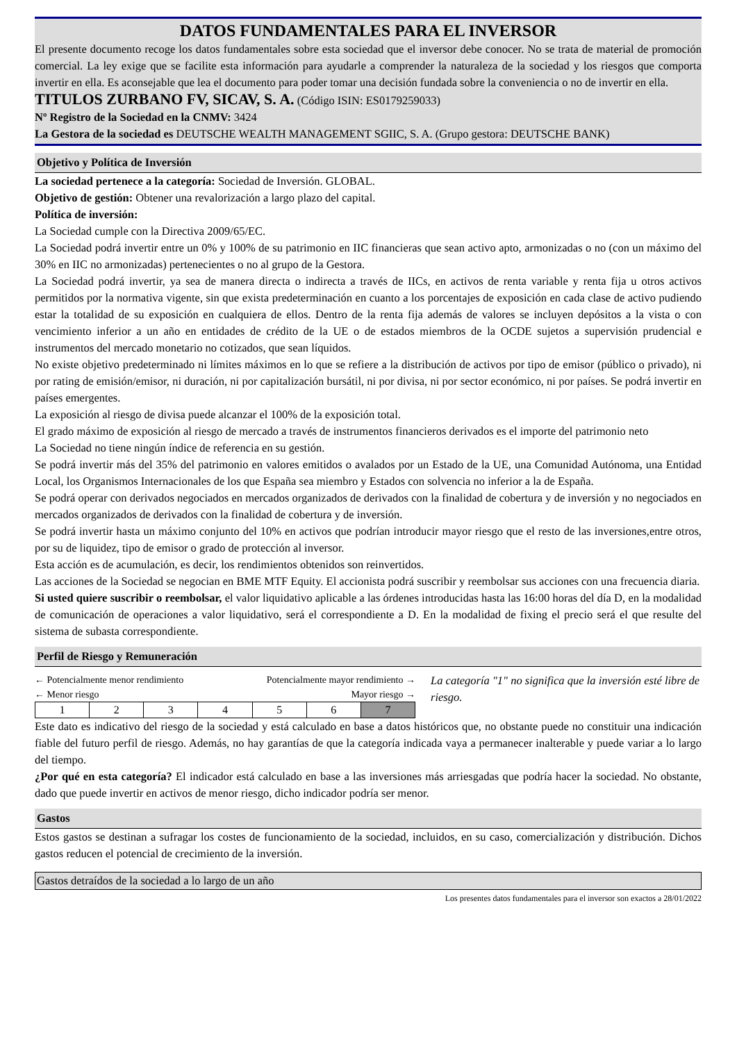DATOS FUNDAMENTALES PARA EL INVERSOR
El presente documento recoge los datos fundamentales sobre esta sociedad que el inversor debe conocer. No se trata de material de promoción comercial. La ley exige que se facilite esta información para ayudarle a comprender la naturaleza de la sociedad y los riesgos que comporta invertir en ella. Es aconsejable que lea el documento para poder tomar una decisión fundada sobre la conveniencia o no de invertir en ella.
TITULOS ZURBANO FV, SICAV, S. A. (Código ISIN: ES0179259033)
Nº Registro de la Sociedad en la CNMV: 3424
La Gestora de la sociedad es DEUTSCHE WEALTH MANAGEMENT SGIIC, S. A. (Grupo gestora: DEUTSCHE BANK)
Objetivo y Política de Inversión
La sociedad pertenece a la categoría: Sociedad de Inversión. GLOBAL.
Objetivo de gestión: Obtener una revalorización a largo plazo del capital.
Política de inversión:
La Sociedad cumple con la Directiva 2009/65/EC.
La Sociedad podrá invertir entre un 0% y 100% de su patrimonio en IIC financieras que sean activo apto, armonizadas o no (con un máximo del 30% en IIC no armonizadas) pertenecientes o no al grupo de la Gestora.
La Sociedad podrá invertir, ya sea de manera directa o indirecta a través de IICs, en activos de renta variable y renta fija u otros activos permitidos por la normativa vigente, sin que exista predeterminación en cuanto a los porcentajes de exposición en cada clase de activo pudiendo estar la totalidad de su exposición en cualquiera de ellos. Dentro de la renta fija además de valores se incluyen depósitos a la vista o con vencimiento inferior a un año en entidades de crédito de la UE o de estados miembros de la OCDE sujetos a supervisión prudencial e instrumentos del mercado monetario no cotizados, que sean líquidos.
No existe objetivo predeterminado ni límites máximos en lo que se refiere a la distribución de activos por tipo de emisor (público o privado), ni por rating de emisión/emisor, ni duración, ni por capitalización bursátil, ni por divisa, ni por sector económico, ni por países. Se podrá invertir en países emergentes.
La exposición al riesgo de divisa puede alcanzar el 100% de la exposición total.
El grado máximo de exposición al riesgo de mercado a través de instrumentos financieros derivados es el importe del patrimonio neto
La Sociedad no tiene ningún índice de referencia en su gestión.
Se podrá invertir más del 35% del patrimonio en valores emitidos o avalados por un Estado de la UE, una Comunidad Autónoma, una Entidad Local, los Organismos Internacionales de los que España sea miembro y Estados con solvencia no inferior a la de España.
Se podrá operar con derivados negociados en mercados organizados de derivados con la finalidad de cobertura y de inversión y no negociados en mercados organizados de derivados con la finalidad de cobertura y de inversión.
Se podrá invertir hasta un máximo conjunto del 10% en activos que podrían introducir mayor riesgo que el resto de las inversiones,entre otros, por su de liquidez, tipo de emisor o grado de protección al inversor.
Esta acción es de acumulación, es decir, los rendimientos obtenidos son reinvertidos.
Las acciones de la Sociedad se negocian en BME MTF Equity. El accionista podrá suscribir y reembolsar sus acciones con una frecuencia diaria.
Si usted quiere suscribir o reembolsar, el valor liquidativo aplicable a las órdenes introducidas hasta las 16:00 horas del día D, en la modalidad de comunicación de operaciones a valor liquidativo, será el correspondiente a D. En la modalidad de fixing el precio será el que resulte del sistema de subasta correspondiente.
Perfil de Riesgo y Remuneración
← Potencialmente menor rendimiento Potencialmente mayor rendimiento →
← Menor riesgo Mayor riesgo →
| 1 | 2 | 3 | 4 | 5 | 6 | 7 |
La categoría "1" no significa que la inversión esté libre de riesgo.
Este dato es indicativo del riesgo de la sociedad y está calculado en base a datos históricos que, no obstante puede no constituir una indicación fiable del futuro perfil de riesgo. Además, no hay garantías de que la categoría indicada vaya a permanecer inalterable y puede variar a lo largo del tiempo.
¿Por qué en esta categoría? El indicador está calculado en base a las inversiones más arriesgadas que podría hacer la sociedad. No obstante, dado que puede invertir en activos de menor riesgo, dicho indicador podría ser menor.
Gastos
Estos gastos se destinan a sufragar los costes de funcionamiento de la sociedad, incluidos, en su caso, comercialización y distribución. Dichos gastos reducen el potencial de crecimiento de la inversión.
Gastos detraídos de la sociedad a lo largo de un año
Los presentes datos fundamentales para el inversor son exactos a 28/01/2022